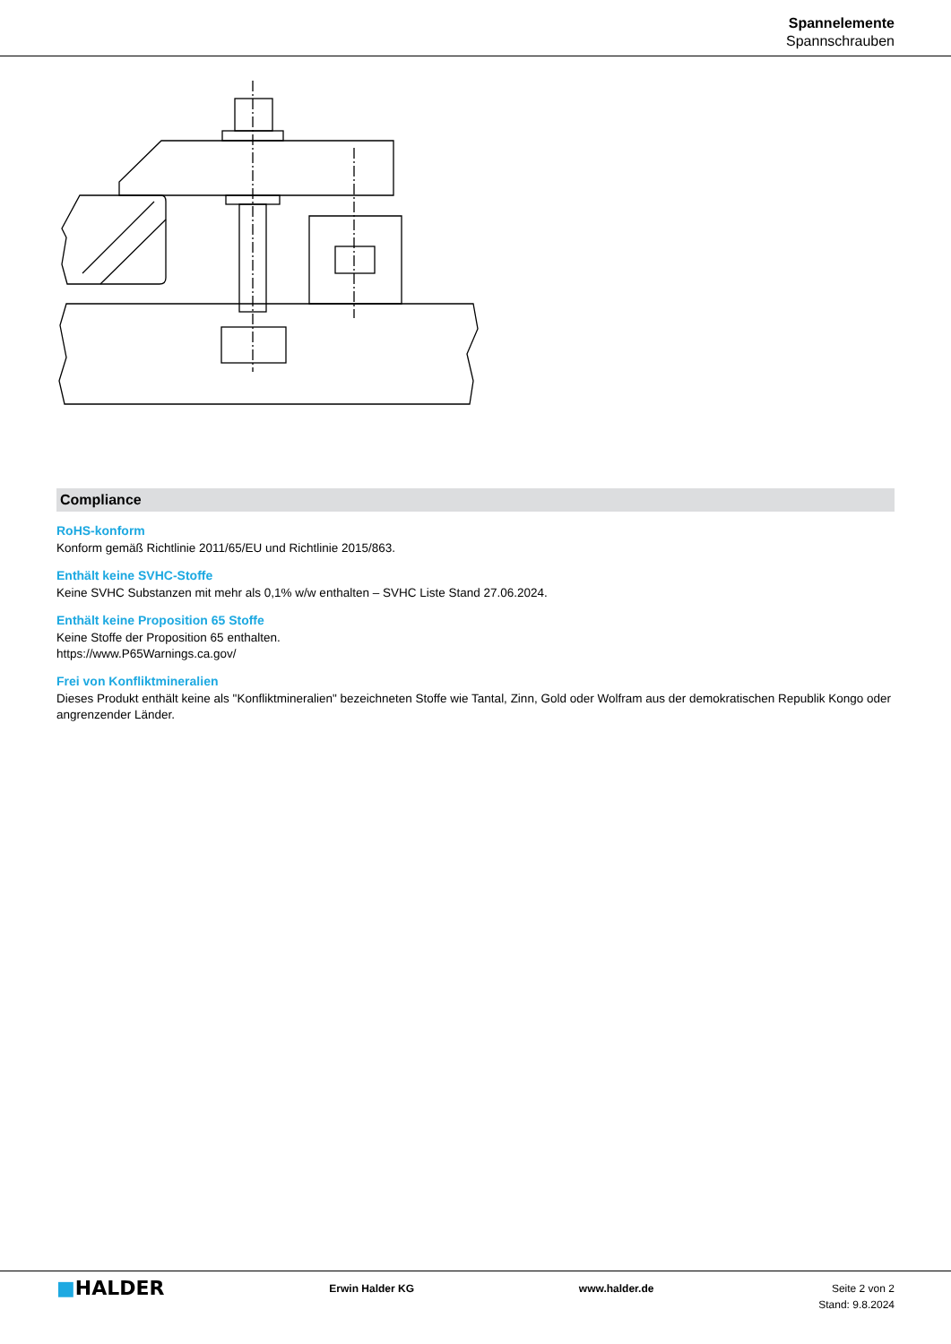Spannelemente
Spannschrauben
Compliance
RoHS-konform
Konform gemäß Richtlinie 2011/65/EU und Richtlinie 2015/863.
Enthält keine SVHC-Stoffe
Keine SVHC Substanzen mit mehr als 0,1% w/w enthalten – SVHC Liste Stand 27.06.2024.
Enthält keine Proposition 65 Stoffe
Keine Stoffe der Proposition 65 enthalten.
https://www.P65Warnings.ca.gov/
Frei von Konfliktmineralien
Dieses Produkt enthält keine als "Konfliktmineralien" bezeichneten Stoffe wie Tantal, Zinn, Gold oder Wolfram aus der demokratischen Republik Kongo oder angrenzender Länder.
■HALDER
Erwin Halder KG www.halder.de Seite 2 von 2
Stand: 9.8.2024